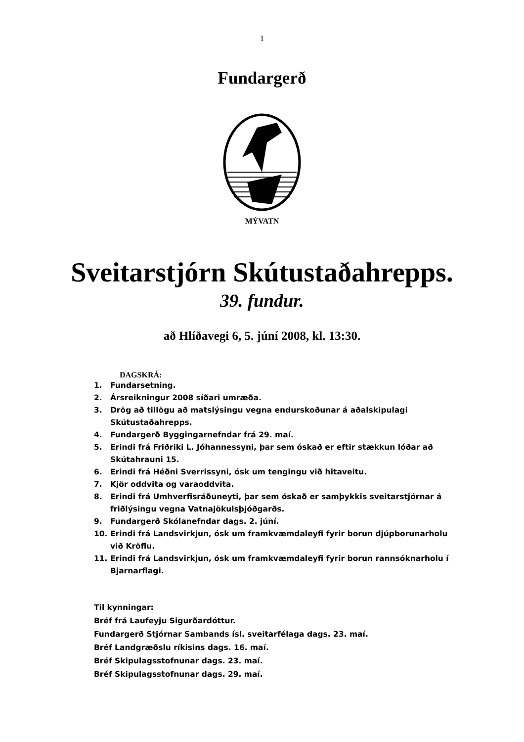1
Fundargerð
MÝVATN
Sveitarstjórn Skútustaðahrepps.
39. fundur.
að Hlíðavegi 6, 5. júní 2008, kl. 13:30.
DAGSKRÁ:
1. Fundarsetning.
2. Ársreikningur 2008 síðari umræða.
3. Drög að tillögu að matslýsingu vegna endurskoðunar á aðalskipulagi Skútustaðahrepps.
4. Fundargerð Byggingarnefndar frá 29. maí.
5. Erindi frá Friðriki L. Jóhannessyni, þar sem óskað er eftir stækkun lóðar að Skútahrauni 15.
6. Erindi frá Héðni Sverrissyni, ósk um tengingu við hitaveitu.
7. Kjör oddvita og varaoddvita.
8. Erindi frá Umhverfisráðuneyti, þar sem óskað er samþykkis sveitarstjórnar á friðlýsingu vegna Vatnajökulsþjóðgarðs.
9. Fundargerð Skólanefndar dags. 2. júní.
10. Erindi frá Landsvirkjun, ósk um framkvæmdaleyfi fyrir borun djúpborunarholu við Kröflu.
11. Erindi frá Landsvirkjun, ósk um framkvæmdaleyfi fyrir borun rannsóknarholu í Bjarnarflagi.
Til kynningar:
Bréf frá Laufeyju Sigurðardóttur.
Fundargerð Stjórnar Sambands ísl. sveitarfélaga dags. 23. maí.
Bréf Landgræðslu ríkisins dags. 16. maí.
Bréf Skipulagsstofnunar dags. 23. maí.
Bréf Skipulagsstofnunar dags. 29. maí.